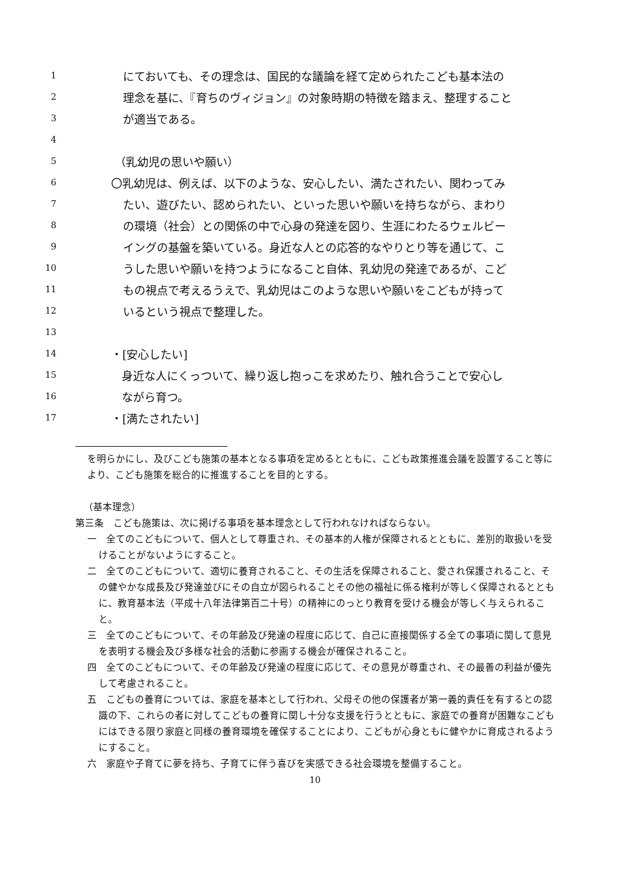1 にておいても、その理念は、国民的な議論を経て定められたこども基本法の
2 理念を基に、『育ちのヴィジョン』の対象時期の特徴を踏まえ、整理すること
3 が適当である。
4
5 （乳幼児の思いや願い）
6 〇乳幼児は、例えば、以下のような、安心したい、満たされたい、関わってみ
7 たい、遊びたい、認められたい、といった思いや願いを持ちながら、まわり
8 の環境（社会）との関係の中で心身の発達を図り、生涯にわたるウェルビー
9 イングの基盤を築いている。身近な人との応答的なやりとり等を通じて、こ
10 うした思いや願いを持つようになること自体、乳幼児の発達であるが、こど
11 もの視点で考えるうえで、乳幼児はこのような思いや願いをこどもが持って
12 いるという視点で整理した。
13
14 ・[安心したい]
15 身近な人にくっついて、繰り返し抱っこを求めたり、触れ合うことで安心し
16 ながら育つ。
17 ・[満たされたい]
を明らかにし、及びこども施策の基本となる事項を定めるとともに、こども政策推進会議を設置すること等により、こども施策を総合的に推進することを目的とする。
（基本理念）
第三条　こども施策は、次に掲げる事項を基本理念として行われなければならない。
一　全てのこどもについて、個人として尊重され、その基本的人権が保障されるとともに、差別的取扱いを受けることがないようにすること。
二　全てのこどもについて、適切に養育されること、その生活を保障されること、愛され保護されること、その健やかな成長及び発達並びにその自立が図られることその他の福祉に係る権利が等しく保障されるとともに、教育基本法（平成十八年法律第百二十号）の精神にのっとり教育を受ける機会が等しく与えられること。
三　全てのこどもについて、その年齢及び発達の程度に応じて、自己に直接関係する全ての事項に関して意見を表明する機会及び多様な社会的活動に参画する機会が確保されること。
四　全てのこどもについて、その年齢及び発達の程度に応じて、その意見が尊重され、その最善の利益が優先して考慮されること。
五　こどもの養育については、家庭を基本として行われ、父母その他の保護者が第一義的責任を有するとの認識の下、これらの者に対してこどもの養育に関し十分な支援を行うとともに、家庭での養育が困難なこどもにはできる限り家庭と同様の養育環境を確保することにより、こどもが心身ともに健やかに育成されるようにすること。
六　家庭や子育てに夢を持ち、子育てに伴う喜びを実感できる社会環境を整備すること。
10